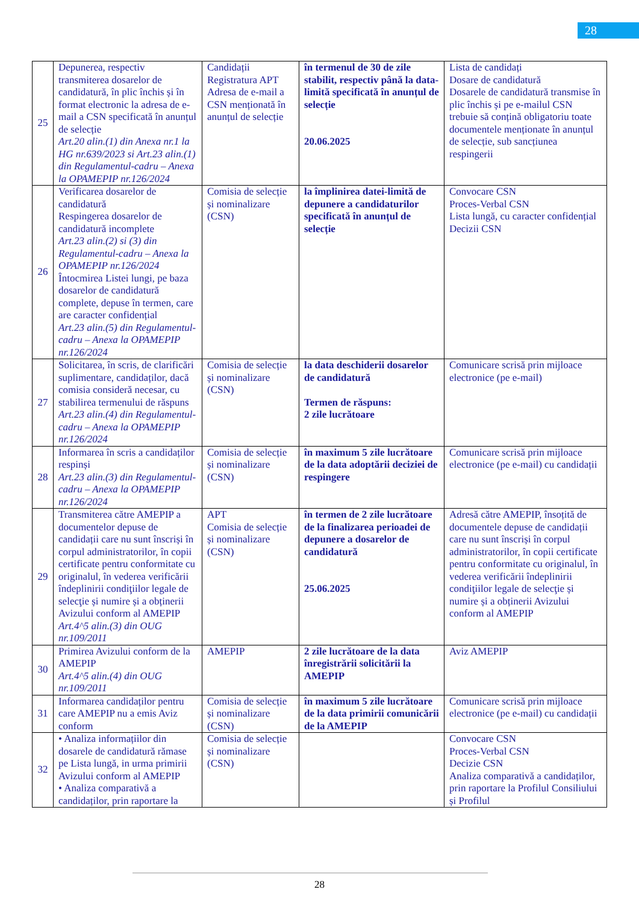28
| 25 | Depunerea, respectiv transmiterea dosarelor de candidatură, în plic închis și în format electronic la adresa de e-mail a CSN specificată în anunțul de selecție Art.20 alin.(1) din Anexa nr.1 la HG nr.639/2023 si Art.23 alin.(1) din Regulamentul-cadru – Anexa la OPAMEPIP nr.126/2024 | Candidații Registratura APT Adresa de e-mail a CSN menționată în anunțul de selecție | în termenul de 30 de zile stabilit, respectiv până la data-limită specificată în anunțul de selecție 20.06.2025 | Lista de candidați Dosare de candidatură Dosarele de candidatură transmise în plic închis și pe e-mailul CSN trebuie să conțină obligatoriu toate documentele menționate în anunțul de selecție, sub sancțiunea respingerii |
| 26 | Verificarea dosarelor de candidatură Respingerea dosarelor de candidatură incomplete Art.23 alin.(2) si (3) din Regulamentul-cadru – Anexa la OPAMEPIP nr.126/2024 Întocmirea Listei lungi, pe baza dosarelor de candidatură complete, depuse în termen, care are caracter confidențial Art.23 alin.(5) din Regulamentul-cadru – Anexa la OPAMEPIP nr.126/2024 | Comisia de selecție și nominalizare (CSN) | la împlinirea datei-limită de depunere a candidaturilor specificată în anunțul de selecție | Convocare CSN Proces-Verbal CSN Lista lungă, cu caracter confidențial Decizii CSN |
| 27 | Solicitarea, în scris, de clarificări suplimentare, candidaților, dacă comisia consideră necesar, cu stabilirea termenului de răspuns Art.23 alin.(4) din Regulamentul-cadru – Anexa la OPAMEPIP nr.126/2024 | Comisia de selecție și nominalizare (CSN) | la data deschiderii dosarelor de candidatură Termen de răspuns: 2 zile lucrătoare | Comunicare scrisă prin mijloace electronice (pe e-mail) |
| 28 | Informarea în scris a candidaților respinși Art.23 alin.(3) din Regulamentul-cadru – Anexa la OPAMEPIP nr.126/2024 | Comisia de selecție și nominalizare (CSN) | în maximum 5 zile lucrătoare de la data adoptării deciziei de respingere | Comunicare scrisă prin mijloace electronice (pe e-mail) cu candidații |
| 29 | Transmiterea către AMEPIP a documentelor depuse de candidații care nu sunt înscriși în corpul administratorilor, în copii certificate pentru conformitate cu originalul, în vederea verificării îndeplinirii condiţiilor legale de selecţie și numire și a obținerii Avizului conform al AMEPIP Art.4^5 alin.(3) din OUG nr.109/2011 | APT Comisia de selecție și nominalizare (CSN) | în termen de 2 zile lucrătoare de la finalizarea perioadei de depunere a dosarelor de candidatură 25.06.2025 | Adresă către AMEPIP, însoțită de documentele depuse de candidații care nu sunt înscriși în corpul administratorilor, în copii certificate pentru conformitate cu originalul, în vederea verificării îndeplinirii condiţiilor legale de selecţie și numire și a obținerii Avizului conform al AMEPIP |
| 30 | Primirea Avizului conform de la AMEPIP Art.4^5 alin.(4) din OUG nr.109/2011 | AMEPIP | 2 zile lucrătoare de la data înregistrării solicitării la AMEPIP | Aviz AMEPIP |
| 31 | Informarea candidaților pentru care AMEPIP nu a emis Aviz conform | Comisia de selecție și nominalizare (CSN) | în maximum 5 zile lucrătoare de la data primirii comunicării de la AMEPIP | Comunicare scrisă prin mijloace electronice (pe e-mail) cu candidații |
| 32 | • Analiza informațiilor din dosarele de candidatură rămase pe Lista lungă, in urma primirii Avizului conform al AMEPIP • Analiza comparativă a candidaților, prin raportare la | Comisia de selecție și nominalizare (CSN) | | Convocare CSN Proces-Verbal CSN Decizie CSN Analiza comparativă a candidaților, prin raportare la Profilul Consiliului și Profilul |
28